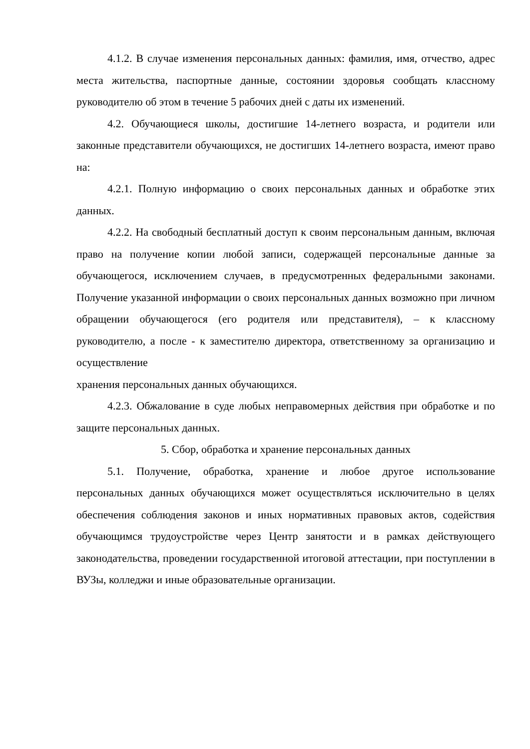4.1.2. В случае изменения персональных данных: фамилия, имя, отчество, адрес места жительства, паспортные данные, состоянии здоровья сообщать классному руководителю об этом в течение 5 рабочих дней с даты их изменений.
4.2. Обучающиеся школы, достигшие 14-летнего возраста, и родители или законные представители обучающихся, не достигших 14-летнего возраста, имеют право на:
4.2.1. Полную информацию о своих персональных данных и обработке этих данных.
4.2.2. На свободный бесплатный доступ к своим персональным данным, включая право на получение копии любой записи, содержащей персональные данные за обучающегося, исключением случаев, в предусмотренных федеральными законами. Получение указанной информации о своих персональных данных возможно при личном обращении обучающегося (его родителя или представителя), – к классному руководителю, а после - к заместителю директора, ответственному за организацию и осуществление
хранения персональных данных обучающихся.
4.2.3. Обжалование в суде любых неправомерных действия при обработке и по защите персональных данных.
5. Сбор, обработка и хранение персональных данных
5.1. Получение, обработка, хранение и любое другое использование персональных данных обучающихся может осуществляться исключительно в целях обеспечения соблюдения законов и иных нормативных правовых актов, содействия обучающимся трудоустройстве через Центр занятости и в рамках действующего законодательства, проведении государственной итоговой аттестации, при поступлении в ВУЗы, колледжи и иные образовательные организации.